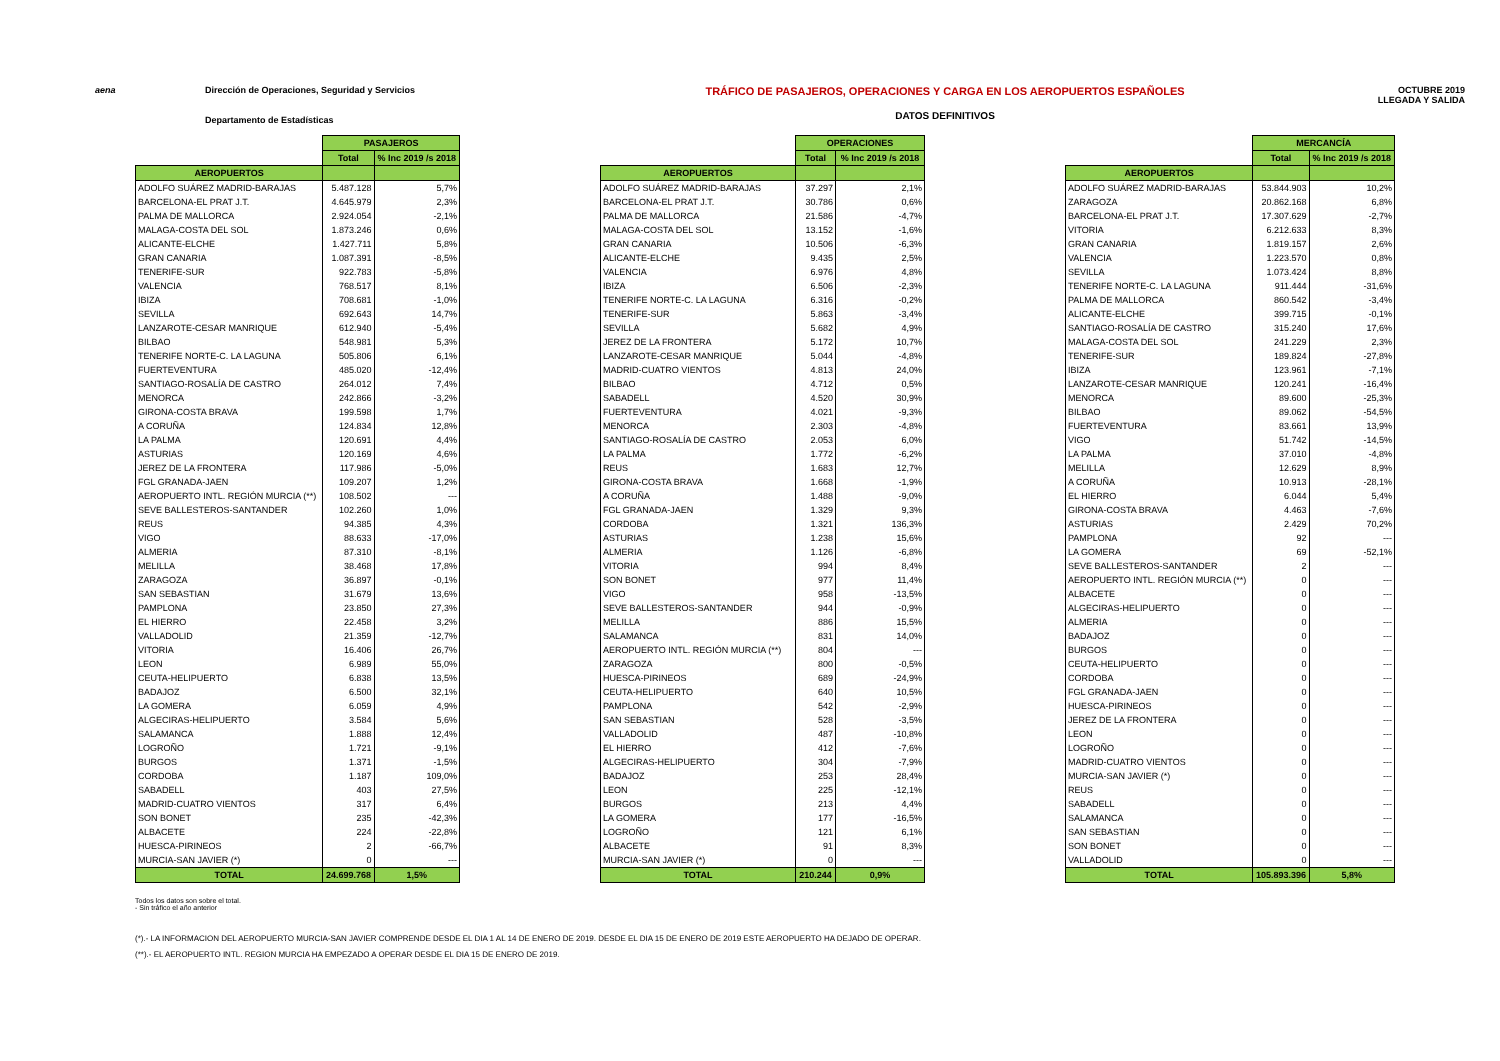aena Dirección de Operaciones, Seguridad y Servicios
Departamento de Estadísticas
TRÁFICO DE PASAJEROS, OPERACIONES Y CARGA EN LOS AEROPUERTOS ESPAÑOLES
DATOS DEFINITIVOS
OCTUBRE 2019
LLEGADA Y SALIDA
| | PASAJEROS | |
| --- | --- | --- |
| | Total | % Inc 2019 /s 2018 |
| AEROPUERTOS | | |
| ADOLFO SUÁREZ MADRID-BARAJAS | 5.487.128 | 5,7% |
| BARCELONA-EL PRAT J.T. | 4.645.979 | 2,3% |
| PALMA DE MALLORCA | 2.924.054 | -2,1% |
| MALAGA-COSTA DEL SOL | 1.873.246 | 0,6% |
| ALICANTE-ELCHE | 1.427.711 | 5,8% |
| GRAN CANARIA | 1.087.391 | -8,5% |
| TENERIFE-SUR | 922.783 | -5,8% |
| VALENCIA | 768.517 | 8,1% |
| IBIZA | 708.681 | -1,0% |
| SEVILLA | 692.643 | 14,7% |
| LANZAROTE-CESAR MANRIQUE | 612.940 | -5,4% |
| BILBAO | 548.981 | 5,3% |
| TENERIFE NORTE-C. LA LAGUNA | 505.806 | 6,1% |
| FUERTEVENTURA | 485.020 | -12,4% |
| SANTIAGO-ROSALÍA DE CASTRO | 264.012 | 7,4% |
| MENORCA | 242.866 | -3,2% |
| GIRONA-COSTA BRAVA | 199.598 | 1,7% |
| A CORUÑA | 124.834 | 12,8% |
| LA PALMA | 120.691 | 4,4% |
| ASTURIAS | 120.169 | 4,6% |
| JEREZ DE LA FRONTERA | 117.986 | -5,0% |
| FGL GRANADA-JAEN | 109.207 | 1,2% |
| AEROPUERTO INTL. REGIÓN MURCIA (**) | 108.502 | --- |
| SEVE BALLESTEROS-SANTANDER | 102.260 | 1,0% |
| REUS | 94.385 | 4,3% |
| VIGO | 88.633 | -17,0% |
| ALMERIA | 87.310 | -8,1% |
| MELILLA | 38.468 | 17,8% |
| ZARAGOZA | 36.897 | -0,1% |
| SAN SEBASTIAN | 31.679 | 13,6% |
| PAMPLONA | 23.850 | 27,3% |
| EL HIERRO | 22.458 | 3,2% |
| VALLADOLID | 21.359 | -12,7% |
| VITORIA | 16.406 | 26,7% |
| LEON | 6.989 | 55,0% |
| CEUTA-HELIPUERTO | 6.838 | 13,5% |
| BADAJOZ | 6.500 | 32,1% |
| LA GOMERA | 6.059 | 4,9% |
| ALGECIRAS-HELIPUERTO | 3.584 | 5,6% |
| SALAMANCA | 1.888 | 12,4% |
| LOGROÑO | 1.721 | -9,1% |
| BURGOS | 1.371 | -1,5% |
| CORDOBA | 1.187 | 109,0% |
| SABADELL | 403 | 27,5% |
| MADRID-CUATRO VIENTOS | 317 | 6,4% |
| SON BONET | 235 | -42,3% |
| ALBACETE | 224 | -22,8% |
| HUESCA-PIRINEOS | 2 | -66,7% |
| MURCIA-SAN JAVIER (*) | 0 | --- |
| TOTAL | 24.699.768 | 1,5% |
| | OPERACIONES | |
| --- | --- | --- |
| | Total | % Inc 2019 /s 2018 |
| AEROPUERTOS | | |
| ADOLFO SUÁREZ MADRID-BARAJAS | 37.297 | 2,1% |
| BARCELONA-EL PRAT J.T. | 30.786 | 0,6% |
| PALMA DE MALLORCA | 21.586 | -4,7% |
| MALAGA-COSTA DEL SOL | 13.152 | -1,6% |
| GRAN CANARIA | 10.506 | -6,3% |
| ALICANTE-ELCHE | 9.435 | 2,5% |
| VALENCIA | 6.976 | 4,8% |
| IBIZA | 6.506 | -2,3% |
| TENERIFE NORTE-C. LA LAGUNA | 6.316 | -0,2% |
| TENERIFE-SUR | 5.863 | -3,4% |
| SEVILLA | 5.682 | 4,9% |
| JEREZ DE LA FRONTERA | 5.172 | 10,7% |
| LANZAROTE-CESAR MANRIQUE | 5.044 | -4,8% |
| MADRID-CUATRO VIENTOS | 4.813 | 24,0% |
| BILBAO | 4.712 | 0,5% |
| SABADELL | 4.520 | 30,9% |
| FUERTEVENTURA | 4.021 | -9,3% |
| MENORCA | 2.303 | -4,8% |
| SANTIAGO-ROSALÍA DE CASTRO | 2.053 | 6,0% |
| LA PALMA | 1.772 | -6,2% |
| REUS | 1.683 | 12,7% |
| GIRONA-COSTA BRAVA | 1.668 | -1,9% |
| A CORUÑA | 1.488 | -9,0% |
| FGL GRANADA-JAEN | 1.329 | 9,3% |
| CORDOBA | 1.321 | 136,3% |
| ASTURIAS | 1.238 | 15,6% |
| ALMERIA | 1.126 | -6,8% |
| VITORIA | 994 | 8,4% |
| SON BONET | 977 | 11,4% |
| VIGO | 958 | -13,5% |
| SEVE BALLESTEROS-SANTANDER | 944 | -0,9% |
| MELILLA | 886 | 15,5% |
| SALAMANCA | 831 | 14,0% |
| AEROPUERTO INTL. REGIÓN MURCIA (**) | 804 | --- |
| ZARAGOZA | 800 | -0,5% |
| HUESCA-PIRINEOS | 689 | -24,9% |
| CEUTA-HELIPUERTO | 640 | 10,5% |
| PAMPLONA | 542 | -2,9% |
| SAN SEBASTIAN | 528 | -3,5% |
| VALLADOLID | 487 | -10,8% |
| EL HIERRO | 412 | -7,6% |
| ALGECIRAS-HELIPUERTO | 304 | -7,9% |
| BADAJOZ | 253 | 28,4% |
| LEON | 225 | -12,1% |
| BURGOS | 213 | 4,4% |
| LA GOMERA | 177 | -16,5% |
| LOGROÑO | 121 | 6,1% |
| ALBACETE | 91 | 8,3% |
| MURCIA-SAN JAVIER (*) | 0 | --- |
| TOTAL | 210.244 | 0,9% |
| | MERCANCÍA | |
| --- | --- | --- |
| | Total | % Inc 2019 /s 2018 |
| AEROPUERTOS | | |
| ADOLFO SUÁREZ MADRID-BARAJAS | 53.844.903 | 10,2% |
| ZARAGOZA | 20.862.168 | 6,8% |
| BARCELONA-EL PRAT J.T. | 17.307.629 | -2,7% |
| VITORIA | 6.212.633 | 8,3% |
| GRAN CANARIA | 1.819.157 | 2,6% |
| VALENCIA | 1.223.570 | 0,8% |
| SEVILLA | 1.073.424 | 8,8% |
| TENERIFE NORTE-C. LA LAGUNA | 911.444 | -31,6% |
| PALMA DE MALLORCA | 860.542 | -3,4% |
| ALICANTE-ELCHE | 399.715 | -0,1% |
| SANTIAGO-ROSALÍA DE CASTRO | 315.240 | 17,6% |
| MALAGA-COSTA DEL SOL | 241.229 | 2,3% |
| TENERIFE-SUR | 189.824 | -27,8% |
| IBIZA | 123.961 | -7,1% |
| LANZAROTE-CESAR MANRIQUE | 120.241 | -16,4% |
| MENORCA | 89.600 | -25,3% |
| BILBAO | 89.062 | -54,5% |
| FUERTEVENTURA | 83.661 | 13,9% |
| VIGO | 51.742 | -14,5% |
| LA PALMA | 37.010 | -4,8% |
| MELILLA | 12.629 | 8,9% |
| A CORUÑA | 10.913 | -28,1% |
| EL HIERRO | 6.044 | 5,4% |
| GIRONA-COSTA BRAVA | 4.463 | -7,6% |
| ASTURIAS | 2.429 | 70,2% |
| PAMPLONA | 92 | --- |
| LA GOMERA | 69 | -52,1% |
| SEVE BALLESTEROS-SANTANDER | 2 | --- |
| AEROPUERTO INTL. REGIÓN MURCIA (**) | 0 | --- |
| ALBACETE | 0 | --- |
| ALGECIRAS-HELIPUERTO | 0 | --- |
| ALMERIA | 0 | --- |
| BADAJOZ | 0 | --- |
| BURGOS | 0 | --- |
| CEUTA-HELIPUERTO | 0 | --- |
| CORDOBA | 0 | --- |
| FGL GRANADA-JAEN | 0 | --- |
| HUESCA-PIRINEOS | 0 | --- |
| JEREZ DE LA FRONTERA | 0 | --- |
| LEON | 0 | --- |
| LOGROÑO | 0 | --- |
| MADRID-CUATRO VIENTOS | 0 | --- |
| MURCIA-SAN JAVIER (*) | 0 | --- |
| REUS | 0 | --- |
| SABADELL | 0 | --- |
| SALAMANCA | 0 | --- |
| SAN SEBASTIAN | 0 | --- |
| SON BONET | 0 | --- |
| VALLADOLID | 0 | --- |
| TOTAL | 105.893.396 | 5,8% |
Todos los datos son sobre el total.
- Sin tráfico el año anterior
(*).- LA INFORMACION DEL AEROPUERTO MURCIA-SAN JAVIER COMPRENDE DESDE EL DIA 1 AL 14 DE ENERO DE 2019. DESDE EL DIA 15 DE ENERO DE 2019 ESTE AEROPUERTO HA DEJADO DE OPERAR.
(**).- EL AEROPUERTO INTL. REGION MURCIA HA EMPEZADO A OPERAR DESDE EL DIA 15 DE ENERO DE 2019.